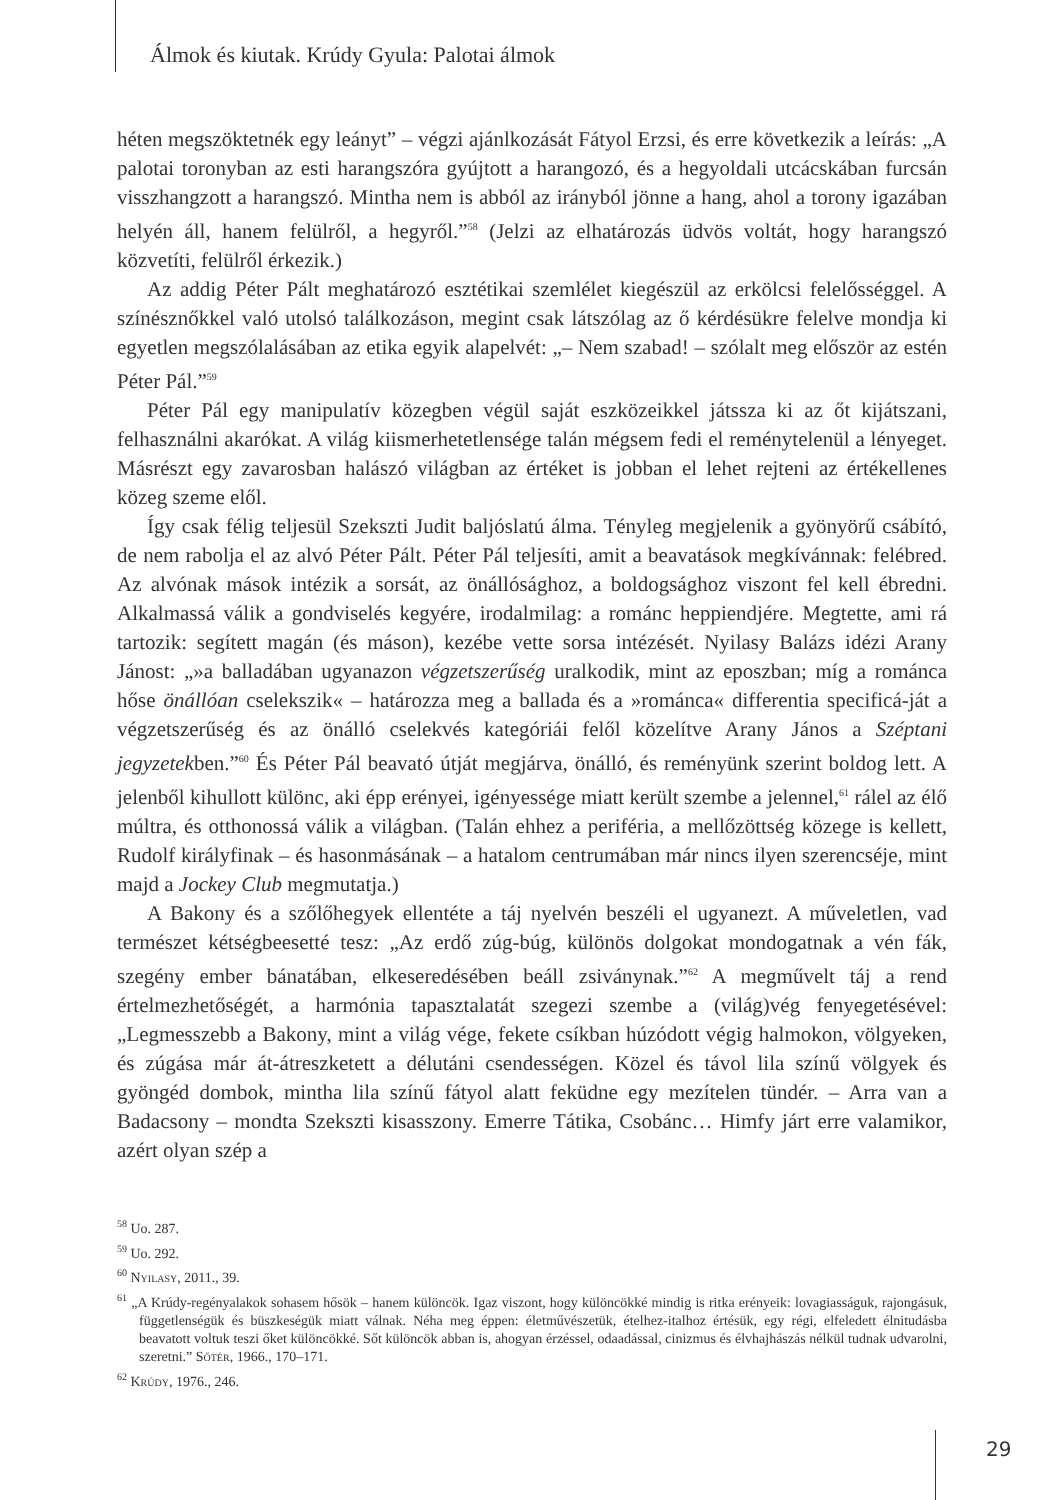Álmok és kiutak. Krúdy Gyula: Palotai álmok
héten megszöktetnék egy leányt” – végzi ajánlkozását Fátyol Erzsi, és erre következik a leírás: „A palotai toronyban az esti harangszóra gyújtott a harangozó, és a hegyoldali utcácskában furcsán visszhangzott a harangszó. Mintha nem is abból az irányból jönne a hang, ahol a torony igazában helyén áll, hanem felülről, a hegyről.”<sup>58</sup> (Jelzi az elhatározás üdvös voltát, hogy harangszó közvetíti, felülről érkezik.)
Az addig Péter Pált meghatározó esztétikai szemlélet kiegészül az erkölcsi felelősséggel. A színésznőkkel való utolsó találkozáson, megint csak látszólag az ő kérdésükre felelve mondja ki egyetlen megszólalásában az etika egyik alapelvét: „– Nem szabad! – szólalt meg először az estén Péter Pál.”<sup>59</sup>
Péter Pál egy manipulatív közegben végül saját eszközeikkel játssza ki az őt kijátszani, felhasználni akarókat. A világ kiismerhetetlensége talán mégsem fedi el reménytelenül a lényeget. Másrészt egy zavarosban halászó világban az értéket is jobban el lehet rejteni az értékellenes közeg szeme elől.
Így csak félig teljesül Szekszti Judit baljóslatú álma. Tényleg megjelenik a gyönyörű csábító, de nem rabolja el az alvó Péter Pált. Péter Pál teljesíti, amit a beavatások megkívánnak: felébred. Az alvónak mások intézik a sorsát, az önállósághoz, a boldogsághoz viszont fel kell ébredni. Alkalmassá válik a gondviselés kegyére, irodalmilag: a románc heppiendjére. Megtette, ami rá tartozik: segített magán (és máson), kezébe vette sorsa intézését. Nyilasy Balázs idézi Arany Jánost: „»a balladában ugyanazon végzetszerűség uralkodik, mint az eposzban; míg a románca hőse önállóan cselekszik« – határozza meg a ballada és a »románca« differentia specificá-ját a végzetszerűség és az önálló cselekvés kategóriái felől közelítve Arany János a Széptani jegyzetekben.”<sup>60</sup> És Péter Pál beavató útját megjárva, önálló, és reményünk szerint boldog lett. A jelenből kihullott különc, aki épp erényei, igényessége miatt került szembe a jelennel,<sup>61</sup> rálel az élő múltra, és otthonossá válik a világban. (Talán ehhez a periféria, a mellőzöttség közege is kellett, Rudolf királyfinak – és hasonmásának – a hatalom centrumában már nincs ilyen szerencséje, mint majd a Jockey Club megmutatja.)
A Bakony és a szőlőhegyek ellentéte a táj nyelvén beszéli el ugyanezt. A műveletlen, vad természet kétségbeesetté tesz: „Az erdő zúg-búg, különös dolgokat mondogatnak a vén fák, szegény ember bánatában, elkeseredésében beáll zsiványnak.”<sup>62</sup> A megművelt táj a rend értelmezhetőségét, a harmónia tapasztalatát szegezi szembe a (világ)vég fenyegetésével: „Legmesszebb a Bakony, mint a világ vége, fekete csíkban húzódott végig halmokon, völgyeken, és zúgása már át-átreszketett a délutáni csendességen. Közel és távol lila színű völgyek és gyöngéd dombok, mintha lila színű fátyol alatt feküdne egy mezítelen tündér. – Arra van a Badacsony – mondta Szekszti kisasszony. Emerre Tátika, Csobánc… Himfy járt erre valamikor, azért olyan szép a
<sup>58</sup> Uo. 287.
<sup>59</sup> Uo. 292.
<sup>60</sup> Nyilasy, 2011., 39.
<sup>61</sup> „A Krúdy-regényalakok sohasem hősök – hanem különcök. Igaz viszont, hogy különcökké mindig is ritka erényeik: lovagiasságuk, rajongásuk, függetlenségük és büszkeségük miatt válnak. Néha meg éppen: életművészetük, ételhez-italhoz értésük, egy régi, elfeledett élnitudásba beavatott voltuk teszi őket különcökké. Sőt különcök abban is, ahogyan érzéssel, odaadással, cinizmus és élvhajhászás nélkül tudnak udvarolni, szeretni.” Sőtér, 1966., 170–171.
<sup>62</sup> Krúdy, 1976., 246.
29